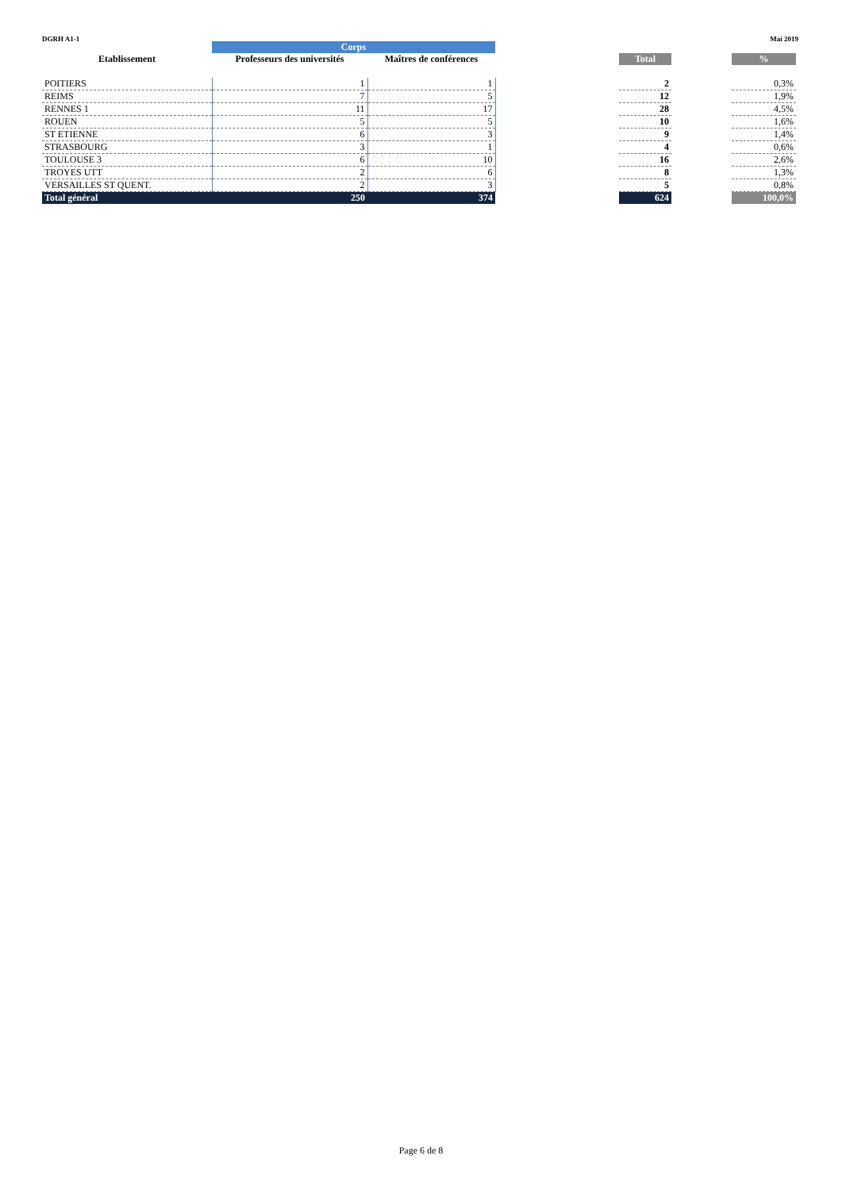DGRH A1-1 Mai 2019
| | Corps | | | | | |
| --- | --- | --- | --- | --- | --- | --- |
| Etablissement | Professeurs des universités | Maîtres de conférences | | Total | | % |
| POITIERS | 1 | 1 | | 2 | | 0,3% |
| REIMS | 7 | 5 | | 12 | | 1,9% |
| RENNES 1 | 11 | 17 | | 28 | | 4,5% |
| ROUEN | 5 | 5 | | 10 | | 1,6% |
| ST ETIENNE | 6 | 3 | | 9 | | 1,4% |
| STRASBOURG | 3 | 1 | | 4 | | 0,6% |
| TOULOUSE 3 | 6 | 10 | | 16 | | 2,6% |
| TROYES UTT | 2 | 6 | | 8 | | 1,3% |
| VERSAILLES ST QUENT. | 2 | 3 | | 5 | | 0,8% |
| Total général | 250 | 374 | | 624 | | 100,0% |
Page 6 de 8